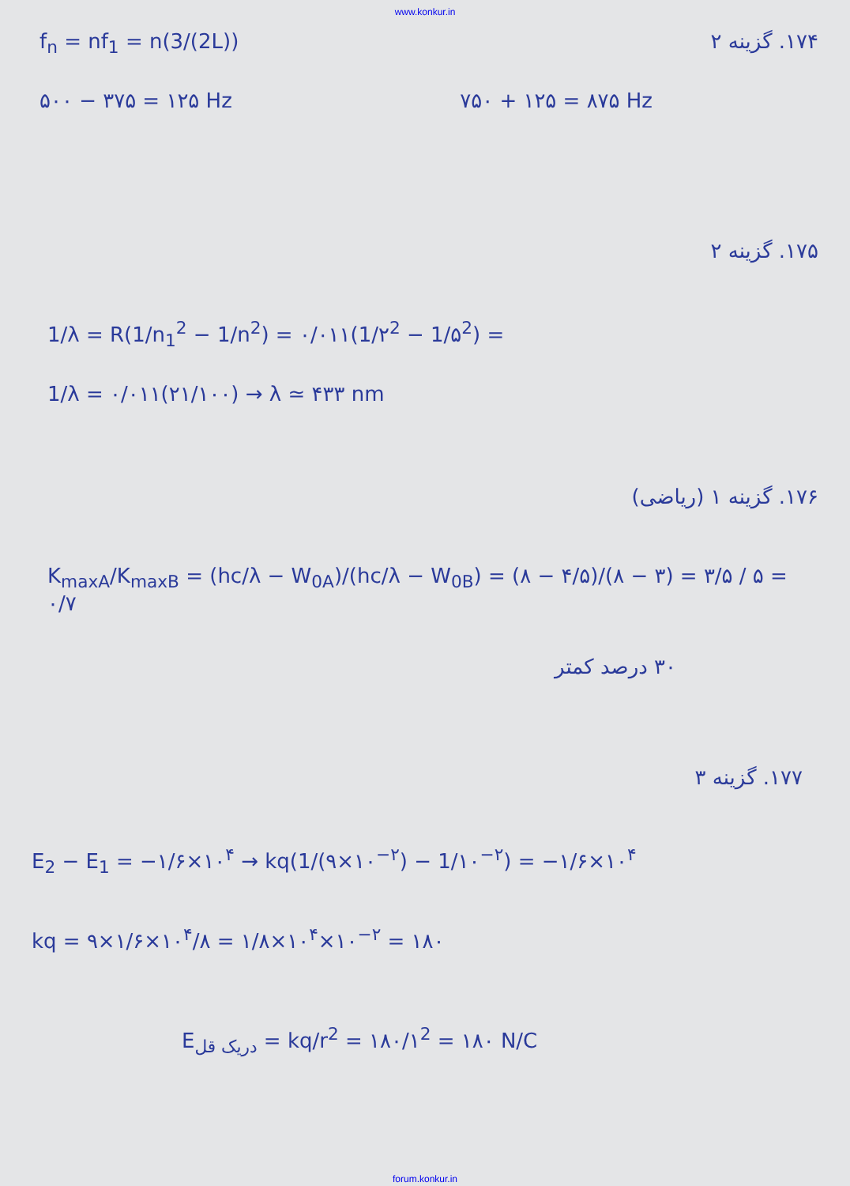www.konkur.in
f<sub>n</sub> = nf<sub>1</sub> = n(3/(2L)) ۱۷۴. گزینه ۲
۵۰۰ − ۳۷۵ = ۱۲۵ Hz ۷۵۰ + ۱۲۵ = ۸۷۵ Hz
۱۷۵. گزینه ۲
1/λ = R(1/n<sub>1</sub><sup>2</sup> − 1/n<sup>2</sup>) = ۰/۰۱۱(1/۲<sup>2</sup> − 1/۵<sup>2</sup>) =
1/λ = ۰/۰۱۱(۲۱/۱۰۰) → λ ≃ ۴۳۳ nm
۱۷۶. گزینه ۱ (ریاضی)
K<sub>maxA</sub>/K<sub>maxB</sub> = (hc/λ − W<sub>0A</sub>)/(hc/λ − W<sub>0B</sub>) = (۸ − ۴/۵)/(۸ − ۳) = ۳/۵ / ۵ = ۰/۷
۳۰ درصد کمتر
۱۷۷. گزینه ۳
E<sub>2</sub> − E<sub>1</sub> = −۱/۶×۱۰<sup>۴</sup> → kq(1/(۹×۱۰<sup>−۲</sup>) − 1/۱۰<sup>−۲</sup>) = −۱/۶×۱۰<sup>۴</sup>
kq = ۹×۱/۶×۱۰<sup>۴</sup>/۸ = ۱/۸×۱۰<sup>۴</sup>×۱۰<sup>−۲</sup> = ۱۸۰
E<sub>دریک قل</sub> = kq/r<sup>2</sup> = ۱۸۰/۱<sup>2</sup> = ۱۸۰ N/C
forum.konkur.in